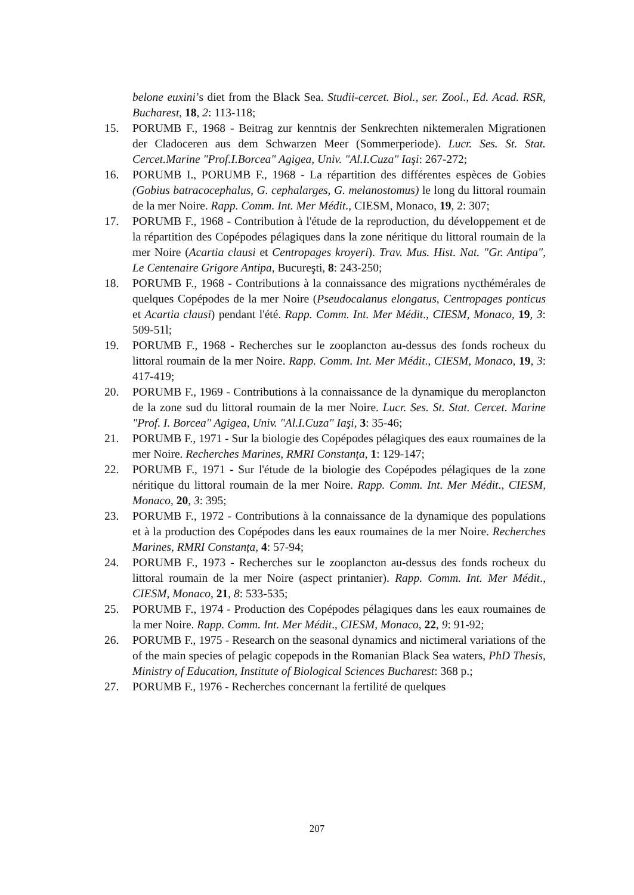belone euxini’s diet from the Black Sea. Studii-cercet. Biol., ser. Zool., Ed. Acad. RSR, Bucharest, 18, 2: 113-118;
15. PORUMB F., 1968 - Beitrag zur kenntnis der Senkrechten niktemeralen Migrationen der Cladoceren aus dem Schwarzen Meer (Sommerperiode). Lucr. Ses. St. Stat. Cercet.Marine "Prof.I.Borcea" Agigea, Univ. "Al.I.Cuza" Iaşi: 267-272;
16. PORUMB I., PORUMB F., 1968 - La répartition des différentes espèces de Gobies (Gobius batracocephalus, G. cephalarges, G. melanostomus) le long du littoral roumain de la mer Noire. Rapp. Comm. Int. Mer Médit., CIESM, Monaco, 19, 2: 307;
17. PORUMB F., 1968 - Contribution à l'étude de la reproduction, du développement et de la répartition des Copépodes pélagiques dans la zone néritique du littoral roumain de la mer Noire (Acartia clausi et Centropages kroyeri). Trav. Mus. Hist. Nat. "Gr. Antipa", Le Centenaire Grigore Antipa, Bucureşti, 8: 243-250;
18. PORUMB F., 1968 - Contributions à la connaissance des migrations nycthémérales de quelques Copépodes de la mer Noire (Pseudocalanus elongatus, Centropages ponticus et Acartia clausi) pendant l'été. Rapp. Comm. Int. Mer Médit., CIESM, Monaco, 19, 3: 509-51l;
19. PORUMB F., 1968 - Recherches sur le zooplancton au-dessus des fonds rocheux du littoral roumain de la mer Noire. Rapp. Comm. Int. Mer Médit., CIESM, Monaco, 19, 3: 417-419;
20. PORUMB F., 1969 - Contributions à la connaissance de la dynamique du meroplancton de la zone sud du littoral roumain de la mer Noire. Lucr. Ses. St. Stat. Cercet. Marine "Prof. I. Borcea" Agigea, Univ. "Al.I.Cuza" Iaşi, 3: 35-46;
21. PORUMB F., 1971 - Sur la biologie des Copépodes pélagiques des eaux roumaines de la mer Noire. Recherches Marines, RMRI Constanța, 1: 129-147;
22. PORUMB F., 1971 - Sur l'étude de la biologie des Copépodes pélagiques de la zone néritique du littoral roumain de la mer Noire. Rapp. Comm. Int. Mer Médit., CIESM, Monaco, 20, 3: 395;
23. PORUMB F., 1972 - Contributions à la connaissance de la dynamique des populations et à la production des Copépodes dans les eaux roumaines de la mer Noire. Recherches Marines, RMRI Constanța, 4: 57-94;
24. PORUMB F., 1973 - Recherches sur le zooplancton au-dessus des fonds rocheux du littoral roumain de la mer Noire (aspect printanier). Rapp. Comm. Int. Mer Médit., CIESM, Monaco, 21, 8: 533-535;
25. PORUMB F., 1974 - Production des Copépodes pélagiques dans les eaux roumaines de la mer Noire. Rapp. Comm. Int. Mer Médit., CIESM, Monaco, 22, 9: 91-92;
26. PORUMB F., 1975 - Research on the seasonal dynamics and nictimeral variations of the of the main species of pelagic copepods in the Romanian Black Sea waters, PhD Thesis, Ministry of Education, Institute of Biological Sciences Bucharest: 368 p.;
27. PORUMB F., 1976 - Recherches concernant la fertilité de quelques
207